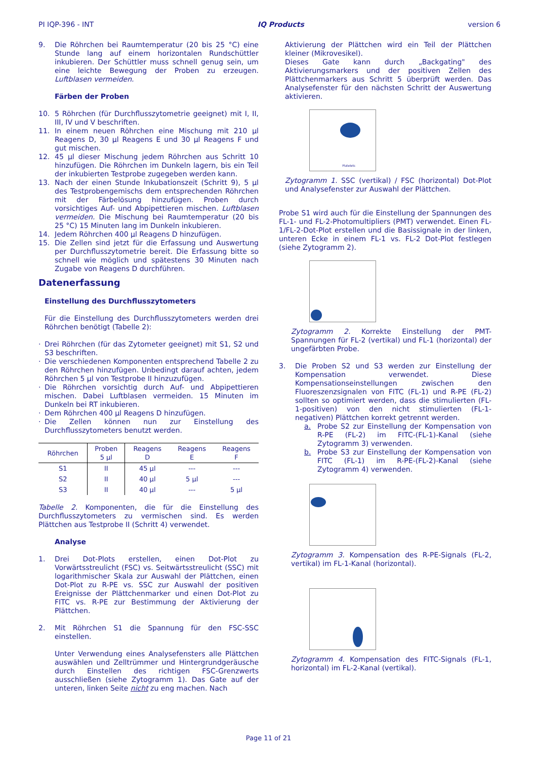PI IQP-396 - INT IQ Products version 6
9. Die Röhrchen bei Raumtemperatur (20 bis 25 °C) eine Stunde lang auf einem horizontalen Rundschüttler inkubieren. Der Schüttler muss schnell genug sein, um eine leichte Bewegung der Proben zu erzeugen. Luftblasen vermeiden.
Färben der Proben
10. 5 Röhrchen (für Durchflusszytometrie geeignet) mit I, II, III, IV und V beschriften.
11. In einem neuen Röhrchen eine Mischung mit 210 µl Reagens D, 30 µl Reagens E und 30 µl Reagens F und gut mischen.
12. 45 µl dieser Mischung jedem Röhrchen aus Schritt 10 hinzufügen. Die Röhrchen im Dunkeln lagern, bis ein Teil der inkubierten Testprobe zugegeben werden kann.
13. Nach der einen Stunde Inkubationszeit (Schritt 9), 5 µl des Testprobengemischs dem entsprechenden Röhrchen mit der Färbelösung hinzufügen. Proben durch vorsichtiges Auf- und Abpipettieren mischen. Luftblasen vermeiden. Die Mischung bei Raumtemperatur (20 bis 25 °C) 15 Minuten lang im Dunkeln inkubieren.
14. Jedem Röhrchen 400 µl Reagens D hinzufügen.
15. Die Zellen sind jetzt für die Erfassung und Auswertung per Durchflusszytometrie bereit. Die Erfassung bitte so schnell wie möglich und spätestens 30 Minuten nach Zugabe von Reagens D durchführen.
Datenerfassung
Einstellung des Durchflusszytometers
Für die Einstellung des Durchflusszytometers werden drei Röhrchen benötigt (Tabelle 2):
· Drei Röhrchen (für das Zytometer geeignet) mit S1, S2 und S3 beschriften.
· Die verschiedenen Komponenten entsprechend Tabelle 2 zu den Röhrchen hinzufügen. Unbedingt darauf achten, jedem Röhrchen 5 µl von Testprobe II hinzuzufügen.
· Die Röhrchen vorsichtig durch Auf- und Abpipettieren mischen. Dabei Luftblasen vermeiden. 15 Minuten im Dunkeln bei RT inkubieren.
· Dem Röhrchen 400 µl Reagens D hinzufügen.
· Die Zellen können nun zur Einstellung des Durchflusszytometers benutzt werden.
| Röhrchen | Proben 5 µl | Reagens D | Reagens E | Reagens F |
| --- | --- | --- | --- | --- |
| S1 | II | 45 µl | --- | --- |
| S2 | II | 40 µl | 5 µl | --- |
| S3 | II | 40 µl | --- | 5 µl |
Tabelle 2. Komponenten, die für die Einstellung des Durchflusszytometers zu vermischen sind. Es werden Plättchen aus Testprobe II (Schritt 4) verwendet.
Analyse
1. Drei Dot-Plots erstellen, einen Dot-Plot zu Vorwärtsstreulicht (FSC) vs. Seitwärtsstreulicht (SSC) mit logarithmischer Skala zur Auswahl der Plättchen, einen Dot-Plot zu R-PE vs. SSC zur Auswahl der positiven Ereignisse der Plättchenmarker und einen Dot-Plot zu FITC vs. R-PE zur Bestimmung der Aktivierung der Plättchen.
2. Mit Röhrchen S1 die Spannung für den FSC-SSC einstellen.
Unter Verwendung eines Analysefensters alle Plättchen auswählen und Zelltrümmer und Hintergrundgeräusche durch Einstellen des richtigen FSC-Grenzwerts ausschließen (siehe Zytogramm 1). Das Gate auf der unteren, linken Seite nicht zu eng machen. Nach
Aktivierung der Plättchen wird ein Teil der Plättchen kleiner (Mikrovesikel).
Dieses Gate kann durch „Backgating" des Aktivierungsmarkers und der positiven Zellen des Plättchenmarkers aus Schritt 5 überprüft werden. Das Analysefenster für den nächsten Schritt der Auswertung aktivieren.
Platelets
Zytogramm 1. SSC (vertikal) / FSC (horizontal) Dot-Plot und Analysefenster zur Auswahl der Plättchen.
Probe S1 wird auch für die Einstellung der Spannungen des FL-1- und FL-2-Photomultipliers (PMT) verwendet. Einen FL-1/FL-2-Dot-Plot erstellen und die Basissignale in der linken, unteren Ecke in einem FL-1 vs. FL-2 Dot-Plot festlegen (siehe Zytogramm 2).
Zytogramm 2. Korrekte Einstellung der PMT-Spannungen für FL-2 (vertikal) und FL-1 (horizontal) der ungefärbten Probe.
3. Die Proben S2 und S3 werden zur Einstellung der Kompensation verwendet. Diese Kompensationseinstellungen zwischen den Fluoreszenzsignalen von FITC (FL-1) und R-PE (FL-2) sollten so optimiert werden, dass die stimulierten (FL-1-positiven) von den nicht stimulierten (FL-1-negativen) Plättchen korrekt getrennt werden.
a. Probe S2 zur Einstellung der Kompensation von R-PE (FL-2) im FITC-(FL-1)-Kanal (siehe Zytogramm 3) verwenden.
b. Probe S3 zur Einstellung der Kompensation von FITC (FL-1) im R-PE-(FL-2)-Kanal (siehe Zytogramm 4) verwenden.
Zytogramm 3. Kompensation des R-PE-Signals (FL-2, vertikal) im FL-1-Kanal (horizontal).
Zytogramm 4. Kompensation des FITC-Signals (FL-1, horizontal) im FL-2-Kanal (vertikal).
Page 11 of 21